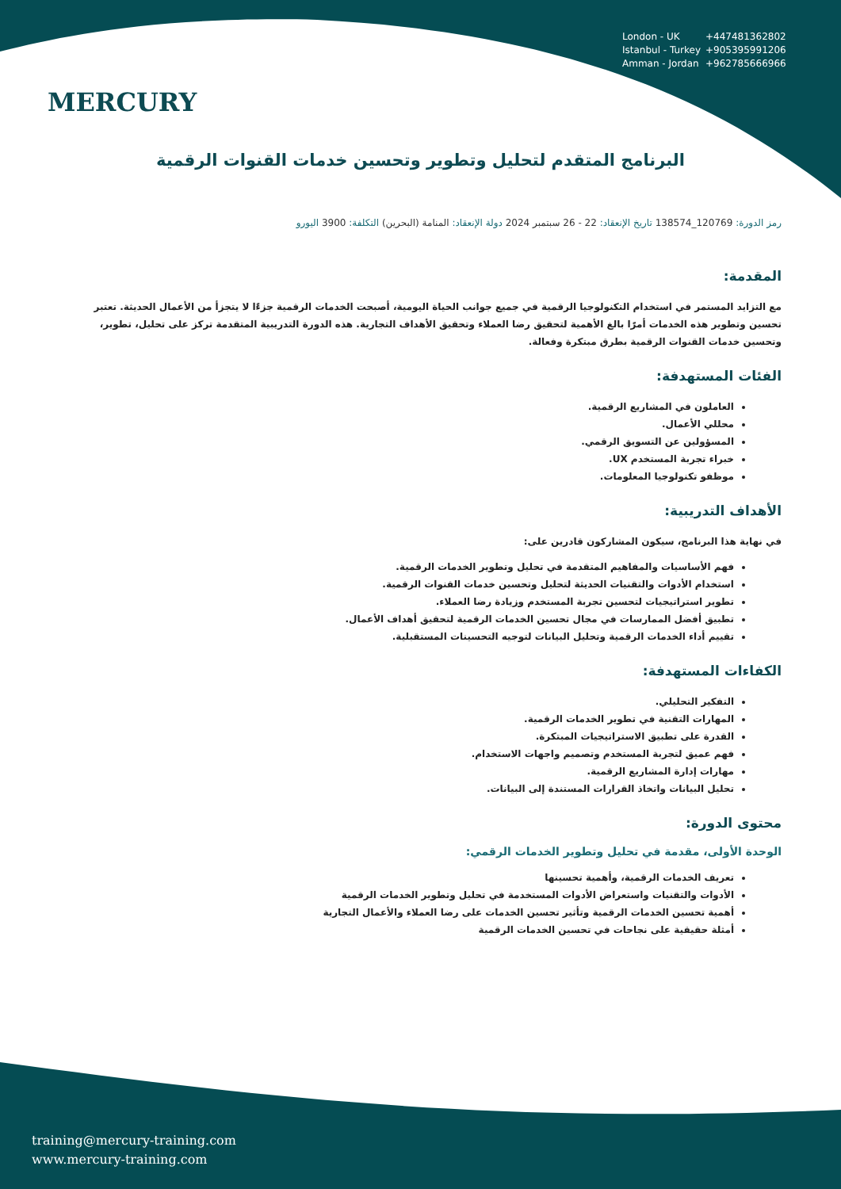MERCURY
London - UK +447481362802
Istanbul - Turkey +905395991206
Amman - Jordan +962785666966
البرنامج المتقدم لتحليل وتطوير وتحسين خدمات القنوات الرقمية
رمز الدورة: 120769_138574 تاريخ الإنعقاد: 22 - 26 سبتمبر 2024 دولة الإنعقاد: المنامة (البحرين) التكلفة: 3900 اليورو
المقدمة:
مع التزايد المستمر في استخدام التكنولوجيا الرقمية في جميع جوانب الحياة اليومية، أصبحت الخدمات الرقمية جزءًا لا يتجزأ من الأعمال الحديثة. تعتبر تحسين وتطوير هذه الخدمات أمرًا بالغ الأهمية لتحقيق رضا العملاء وتحقيق الأهداف التجارية. هذه الدورة التدريبية المتقدمة تركز على تحليل، تطوير، وتحسين خدمات القنوات الرقمية بطرق مبتكرة وفعالة.
الفئات المستهدفة:
العاملون في المشاريع الرقمية.
محللي الأعمال.
المسؤولين عن التسويق الرقمي.
خبراء تجربة المستخدم UX.
موظفو تكنولوجيا المعلومات.
الأهداف التدريبية:
في نهاية هذا البرنامج، سيكون المشاركون قادرين على:
فهم الأساسيات والمفاهيم المتقدمة في تحليل وتطوير الخدمات الرقمية.
استخدام الأدوات والتقنيات الحديثة لتحليل وتحسين خدمات القنوات الرقمية.
تطوير استراتيجيات لتحسين تجربة المستخدم وزيادة رضا العملاء.
تطبيق أفضل الممارسات في مجال تحسين الخدمات الرقمية لتحقيق أهداف الأعمال.
تقييم أداء الخدمات الرقمية وتحليل البيانات لتوجيه التحسينات المستقبلية.
الكفاءات المستهدفة:
التفكير التحليلي.
المهارات التقنية في تطوير الخدمات الرقمية.
القدرة على تطبيق الاستراتيجيات المبتكرة.
فهم عميق لتجربة المستخدم وتصميم واجهات الاستخدام.
مهارات إدارة المشاريع الرقمية.
تحليل البيانات واتخاذ القرارات المستندة إلى البيانات.
محتوى الدورة:
الوحدة الأولى، مقدمة في تحليل وتطوير الخدمات الرقمي:
تعريف الخدمات الرقمية، وأهمية تحسينها
الأدوات والتقنيات واستعراض الأدوات المستخدمة في تحليل وتطوير الخدمات الرقمية
أهمية تحسين الخدمات الرقمية وتأثير تحسين الخدمات على رضا العملاء والأعمال التجارية
أمثلة حقيقية على نجاحات في تحسين الخدمات الرقمية
training@mercury-training.com
www.mercury-training.com